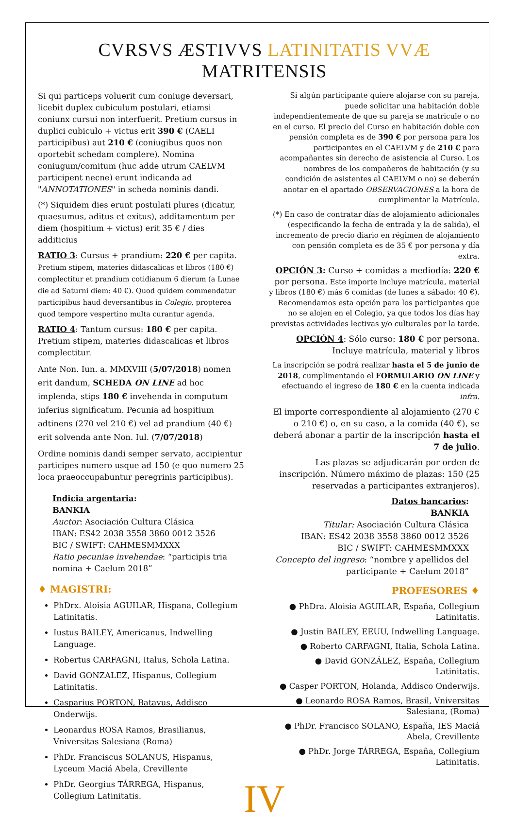CVRSVS ÆSTIVVS LATINITATIS VVÆ MATRITENSIS
Si qui particeps voluerit cum coniuge deversari, licebit duplex cubiculum postulari, etiamsi coniunx cursui non interfuerit. Pretium cursus in duplici cubiculo + victus erit 390 € (CAELI participibus) aut 210 € (coniugibus quos non oportebit schedam complere). Nomina coniugum/comitum (huc adde utrum CAELVM participent necne) erunt indicanda ad "ANNOTATIONES" in scheda nominis dandi.
(*) Siquidem dies erunt postulati plures (dicatur, quaesumus, aditus et exitus), additamentum per diem (hospitium + victus) erit 35 € / dies additicius
RATIO 3: Cursus + prandium: 220 € per capita. Pretium stipem, materies didascalicas et libros (180 €) complectitur et prandium cotidianum 6 dierum (a Lunae die ad Saturni diem: 40 €). Quod quidem commendatur participibus haud deversantibus in Colegio, propterea quod tempore vespertino multa curantur agenda.
RATIO 4: Tantum cursus: 180 € per capita. Pretium stipem, materies didascalicas et libros complectitur.
Ante Non. Iun. a. MMXVIII (5/07/2018) nomen erit dandum, SCHEDA ON LINE ad hoc implenda, stips 180 € invehenda in computum inferius significatum. Pecunia ad hospitium adtinens (270 vel 210 €) vel ad prandium (40 €) erit solvenda ante Non. Iul. (7/07/2018)
Ordine nominis dandi semper servato, accipientur participes numero usque ad 150 (e quo numero 25 loca praeoccupabuntur peregrinis participibus).
Indicia argentaria:
BANKIA
Auctor: Asociación Cultura Clásica
IBAN: ES42 2038 3558 3860 0012 3526
BIC / SWIFT: CAHMESMMXXX
Ratio pecuniae invehendae: “participis tria nomina + Caelum 2018”
♦ MAGISTRI:
PhDrx. Aloisia AGUILAR, Hispana, Collegium Latinitatis.
Iustus BAILEY, Americanus, Indwelling Language.
Robertus CARFAGNI, Italus, Schola Latina.
David GONZALEZ, Hispanus, Collegium Latinitatis.
Casparius PORTON, Batavus, Addisco Onderwijs.
Leonardus ROSA Ramos, Brasilianus, Vniversitas Salesiana (Roma)
PhDr. Franciscus SOLANUS, Hispanus, Lyceum Maciá Abela, Crevillente
PhDr. Georgius TÁRREGA, Hispanus, Collegium Latinitatis.
Si algún participante quiere alojarse con su pareja, puede solicitar una habitación doble independientemente de que su pareja se matricule o no en el curso. El precio del Curso en habitación doble con pensión completa es de 390 € por persona para los participantes en el CAELVM y de 210 € para acompañantes sin derecho de asistencia al Curso. Los nombres de los compañeros de habitación (y su condición de asistentes al CAELVM o no) se deberán anotar en el apartado OBSERVACIONES a la hora de cumplimentar la Matrícula.
(*) En caso de contratar días de alojamiento adicionales (especificando la fecha de entrada y la de salida), el incremento de precio diario en régimen de alojamiento con pensión completa es de 35 € por persona y día extra.
OPCIÓN 3: Curso + comidas a mediodía: 220 € por persona. Este importe incluye matrícula, material y libros (180 €) más 6 comidas (de lunes a sábado: 40 €). Recomendamos esta opción para los participantes que no se alojen en el Colegio, ya que todos los días hay previstas actividades lectivas y/o culturales por la tarde.
OPCIÓN 4: Sólo curso: 180 € por persona. Incluye matrícula, material y libros
La inscripción se podrá realizar hasta el 5 de junio de 2018, cumplimentando el FORMULARIO ON LINE y efectuando el ingreso de 180 € en la cuenta indicada infra.
El importe correspondiente al alojamiento (270 € o 210 €) o, en su caso, a la comida (40 €), se deberá abonar a partir de la inscripción hasta el 7 de julio.
Las plazas se adjudicarán por orden de inscripción. Número máximo de plazas: 150 (25 reservadas a participantes extranjeros).
Datos bancarios:
BANKIA
Titular: Asociación Cultura Clásica
IBAN: ES42 2038 3558 3860 0012 3526
BIC / SWIFT: CAHMESMMXXX
Concepto del ingreso: “nombre y apellidos del participante + Caelum 2018”
PROFESORES ♦
● PhDra. Aloisia AGUILAR, España, Collegium Latinitatis.
● Justin BAILEY, EEUU, Indwelling Language.
● Roberto CARFAGNI, Italia, Schola Latina.
● David GONZÁLEZ, España, Collegium Latinitatis.
● Casper PORTON, Holanda, Addisco Onderwijs.
● Leonardo ROSA Ramos, Brasil, Vniversitas Salesiana, (Roma)
● PhDr. Francisco SOLANO, España, IES Maciá Abela, Crevillente
● PhDr. Jorge TÁRREGA, España, Collegium Latinitatis.
IV